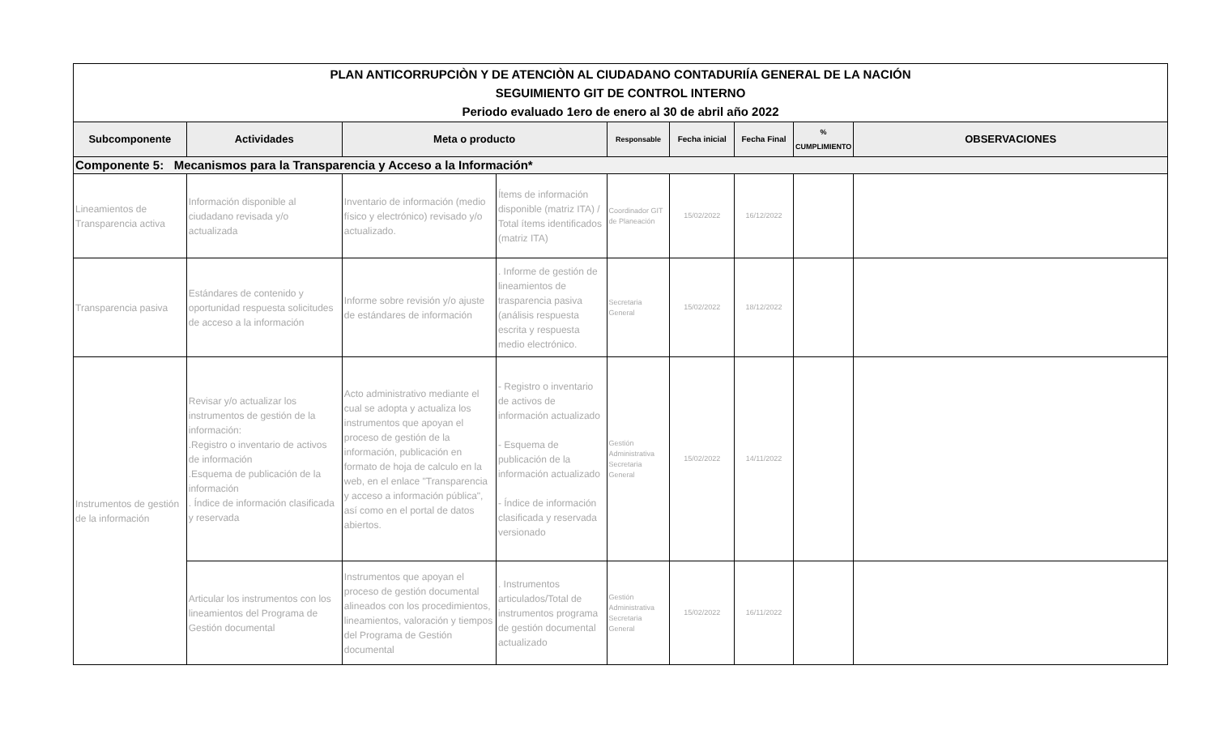| PLAN ANTICORRUPCIÒN Y DE ATENCIÒN AL CIUDADANO CONTADURIÍA GENERAL DE LA NACIÓN SEGUIMIENTO GIT DE CONTROL INTERNO Periodo evaluado 1ero de enero al 30 de abril año 2022 | | | | | | | | |
| --- | --- | --- | --- | --- | --- | --- | --- | --- |
| Subcomponente | Actividades | Meta o producto | | Responsable | Fecha inicial | Fecha Final | % CUMPLIMIENTO | OBSERVACIONES |
| Componente 5: Mecanismos para la Transparencia y Acceso a la Información* | | | | | | | | |
| Lineamientos de Transparencia activa | Información disponible al ciudadano revisada y/o actualizada | Inventario de información (medio físico y electrónico) revisado y/o actualizado. | Ítems de información disponible (matriz ITA) / Total ítems identificados (matriz ITA) | Coordinador GIT de Planeación | 15/02/2022 | 16/12/2022 | | |
| Transparencia pasiva | Estándares de contenido y oportunidad respuesta solicitudes de acceso a la información | Informe sobre revisión y/o ajuste de estándares de información | . Informe de gestión de lineamientos de trasparencia pasiva (análisis respuesta escrita y respuesta medio electrónico. | Secretaria General | 15/02/2022 | 18/12/2022 | | |
| Instrumentos de gestión de la información | Revisar y/o actualizar los instrumentos de gestión de la información: .Registro o inventario de activos de información .Esquema de publicación de la información . Índice de información clasificada y reservada | Acto administrativo mediante el cual se adopta y actualiza los instrumentos que apoyan el proceso de gestión de la información, publicación en formato de hoja de calculo en la web, en el enlace "Transparencia y acceso a información pública", así como en el portal de datos abiertos. | - Registro o inventario de activos de información actualizado - Esquema de publicación de la información actualizado - Índice de información clasificada y reservada versionado | Gestión Administrativa Secretaria General | 15/02/2022 | 14/11/2022 | | |
| | Articular los instrumentos con los lineamientos del Programa de Gestión documental | Instrumentos que apoyan el proceso de gestión documental alineados con los procedimientos, lineamientos, valoración y tiempos del Programa de Gestión documental | . Instrumentos articulados/Total de instrumentos programa de gestión documental actualizado | Gestión Administrativa Secretaria General | 15/02/2022 | 16/11/2022 | | |